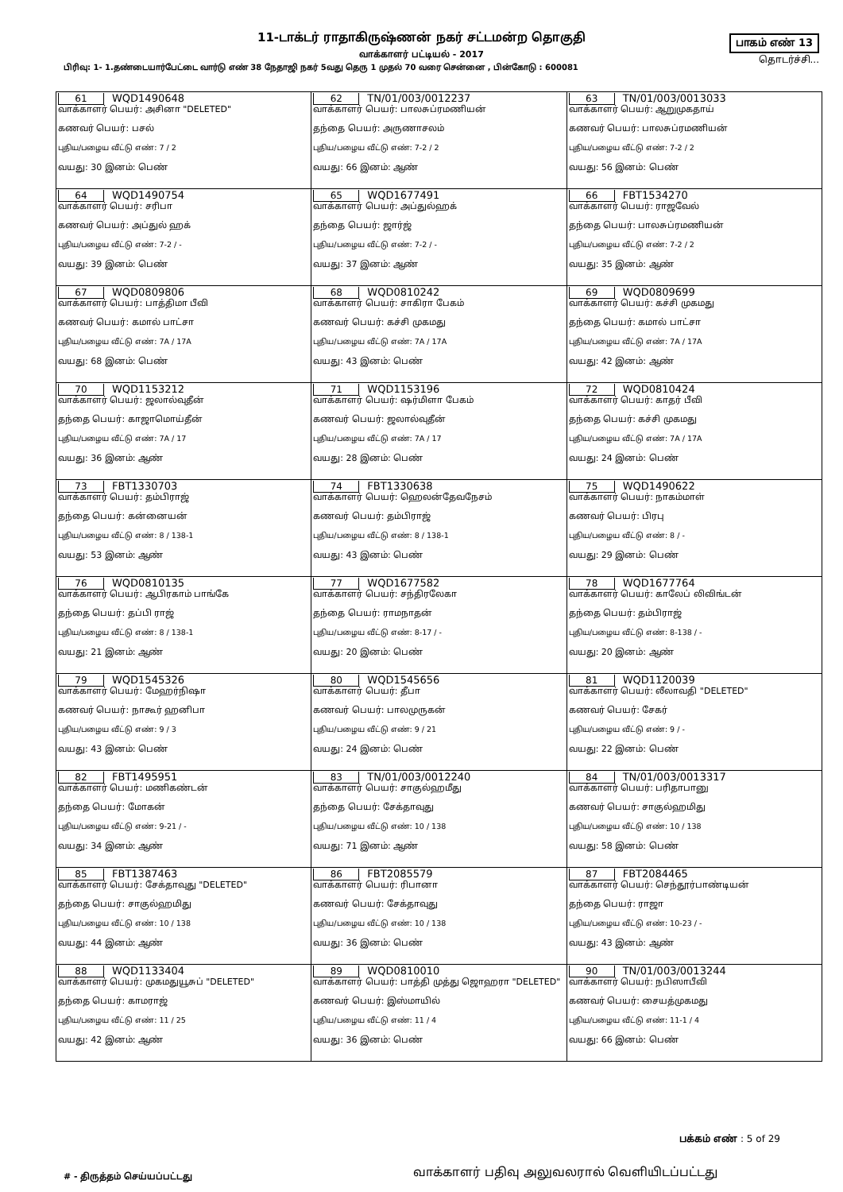11-டாக்டர் ராதாகிருஷ்ணன் நகர் சட்டமன்ற தொகுதி
வாக்காளர் பட்டியல் - 2017
பாகம் எண் 13
தொடர்ச்சி...
பிரிவு: 1- 1.தண்டையார்பேட்டை வார்டு எண் 38 நேதாஜி நகர் 5வது தெரு 1 முதல் 70 வரை சென்னை , பின்கோடு : 600081
| 61 WQD1490648 வாக்காளர் பெயர்: அசினா "DELETED" கணவர் பெயர்: பசல் புதிய/பழைய வீட்டு எண்: 7 / 2 வயது: 30 இனம்: பெண் | 62 TN/01/003/0012237 வாக்காளர் பெயர்: பாலசுப்ரமணியன் தந்தை பெயர்: அருணாசலம் புதிய/பழைய வீட்டு எண்: 7-2 / 2 வயது: 66 இனம்: ஆண் | 63 TN/01/003/0013033 வாக்காளர் பெயர்: ஆறுமுகதாய் கணவர் பெயர்: பாலசுப்ரமணியன் புதிய/பழைய வீட்டு எண்: 7-2 / 2 வயது: 56 இனம்: பெண் |
| 64 WQD1490754 வாக்காளர் பெயர்: சரிபா கணவர் பெயர்: அப்துல் ஹக் புதிய/பழைய வீட்டு எண்: 7-2 / - வயது: 39 இனம்: பெண் | 65 WQD1677491 வாக்காளர் பெயர்: அப்துல்ஹக் தந்தை பெயர்: ஜார்ஜ் புதிய/பழைய வீட்டு எண்: 7-2 / - வயது: 37 இனம்: ஆண் | 66 FBT1534270 வாக்காளர் பெயர்: ராஜவேல் தந்தை பெயர்: பாலசுப்ரமணியன் புதிய/பழைய வீட்டு எண்: 7-2 / 2 வயது: 35 இனம்: ஆண் |
| 67 WQD0809806 வாக்காளர் பெயர்: பாத்திமா பீவி கணவர் பெயர்: கமால் பாட்சா புதிய/பழைய வீட்டு எண்: 7A / 17A வயது: 68 இனம்: பெண் | 68 WQD0810242 வாக்காளர் பெயர்: சாகிரா பேகம் கணவர் பெயர்: கச்சி முகமது புதிய/பழைய வீட்டு எண்: 7A / 17A வயது: 43 இனம்: பெண் | 69 WQD0809699 வாக்காளர் பெயர்: கச்சி முகமது தந்தை பெயர்: கமால் பாட்சா புதிய/பழைய வீட்டு எண்: 7A / 17A வயது: 42 இனம்: ஆண் |
| 70 WQD1153212 வாக்காளர் பெயர்: ஜலால்வுதீன் தந்தை பெயர்: காஜாமொய்தீன் புதிய/பழைய வீட்டு எண்: 7A / 17 வயது: 36 இனம்: ஆண் | 71 WQD1153196 வாக்காளர் பெயர்: ஷர்மிளா பேகம் கணவர் பெயர்: ஜலால்வுதீன் புதிய/பழைய வீட்டு எண்: 7A / 17 வயது: 28 இனம்: பெண் | 72 WQD0810424 வாக்காளர் பெயர்: காதர் பீவி தந்தை பெயர்: கச்சி முகமது புதிய/பழைய வீட்டு எண்: 7A / 17A வயது: 24 இனம்: பெண் |
| 73 FBT1330703 வாக்காளர் பெயர்: தம்பிராஜ் தந்தை பெயர்: கன்னையன் புதிய/பழைய வீட்டு எண்: 8 / 138-1 வயது: 53 இனம்: ஆண் | 74 FBT1330638 வாக்காளர் பெயர்: ஹெலன்தேவநேசம் கணவர் பெயர்: தம்பிராஜ் புதிய/பழைய வீட்டு எண்: 8 / 138-1 வயது: 43 இனம்: பெண் | 75 WQD1490622 வாக்காளர் பெயர்: நாகம்மாள் கணவர் பெயர்: பிரபு புதிய/பழைய வீட்டு எண்: 8 / - வயது: 29 இனம்: பெண் |
| 76 WQD0810135 வாக்காளர் பெயர்: ஆபிரகாம் பாங்கே தந்தை பெயர்: தப்பி ராஜ் புதிய/பழைய வீட்டு எண்: 8 / 138-1 வயது: 21 இனம்: ஆண் | 77 WQD1677582 வாக்காளர் பெயர்: சந்திரலேகா தந்தை பெயர்: ராமநாதன் புதிய/பழைய வீட்டு எண்: 8-17 / - வயது: 20 இனம்: பெண் | 78 WQD1677764 வாக்காளர் பெயர்: காலேப் லிவிங்டன் தந்தை பெயர்: தம்பிராஜ் புதிய/பழைய வீட்டு எண்: 8-138 / - வயது: 20 இனம்: ஆண் |
| 79 WQD1545326 வாக்காளர் பெயர்: மேஹர்நிஷா கணவர் பெயர்: நாகூர் ஹனிபா புதிய/பழைய வீட்டு எண்: 9 / 3 வயது: 43 இனம்: பெண் | 80 WQD1545656 வாக்காளர் பெயர்: தீபா கணவர் பெயர்: பாலமுருகன் புதிய/பழைய வீட்டு எண்: 9 / 21 வயது: 24 இனம்: பெண் | 81 WQD1120039 வாக்காளர் பெயர்: லீலாவதி "DELETED" கணவர் பெயர்: சேகர் புதிய/பழைய வீட்டு எண்: 9 / - வயது: 22 இனம்: பெண் |
| 82 FBT1495951 வாக்காளர் பெயர்: மணிகண்டன் தந்தை பெயர்: மோகன் புதிய/பழைய வீட்டு எண்: 9-21 / - வயது: 34 இனம்: ஆண் | 83 TN/01/003/0012240 வாக்காளர் பெயர்: சாகுல்ஹமீது தந்தை பெயர்: சேக்தாவுது புதிய/பழைய வீட்டு எண்: 10 / 138 வயது: 71 இனம்: ஆண் | 84 TN/01/003/0013317 வாக்காளர் பெயர்: பரிதாபானு கணவர் பெயர்: சாகுல்ஹமிது புதிய/பழைய வீட்டு எண்: 10 / 138 வயது: 58 இனம்: பெண் |
| 85 FBT1387463 வாக்காளர் பெயர்: சேக்தாவுது "DELETED" தந்தை பெயர்: சாகுல்ஹமிது புதிய/பழைய வீட்டு எண்: 10 / 138 வயது: 44 இனம்: ஆண் | 86 FBT2085579 வாக்காளர் பெயர்: ரிபானா கணவர் பெயர்: சேக்தாவுது புதிய/பழைய வீட்டு எண்: 10 / 138 வயது: 36 இனம்: பெண் | 87 FBT2084465 வாக்காளர் பெயர்: செந்தூர்பாண்டியன் தந்தை பெயர்: ராஜா புதிய/பழைய வீட்டு எண்: 10-23 / - வயது: 43 இனம்: ஆண் |
| 88 WQD1133404 வாக்காளர் பெயர்: முகமதுயூசுப் "DELETED" தந்தை பெயர்: காமராஜ் புதிய/பழைய வீட்டு எண்: 11 / 25 வயது: 42 இனம்: ஆண் | 89 WQD0810010 வாக்காளர் பெயர்: பாத்தி முத்து ஜொஹரா "DELETED" கணவர் பெயர்: இஸ்மாயில் புதிய/பழைய வீட்டு எண்: 11 / 4 வயது: 36 இனம்: பெண் | 90 TN/01/003/0013244 வாக்காளர் பெயர்: நபிஸாபீவி கணவர் பெயர்: சையத்முகமது புதிய/பழைய வீட்டு எண்: 11-1 / 4 வயது: 66 இனம்: பெண் |
பக்கம் எண் : 5 of 29
# - திருத்தம் செய்யப்பட்டது
வாக்காளர் பதிவு அலுவலரால் வெளியிடப்பட்டது